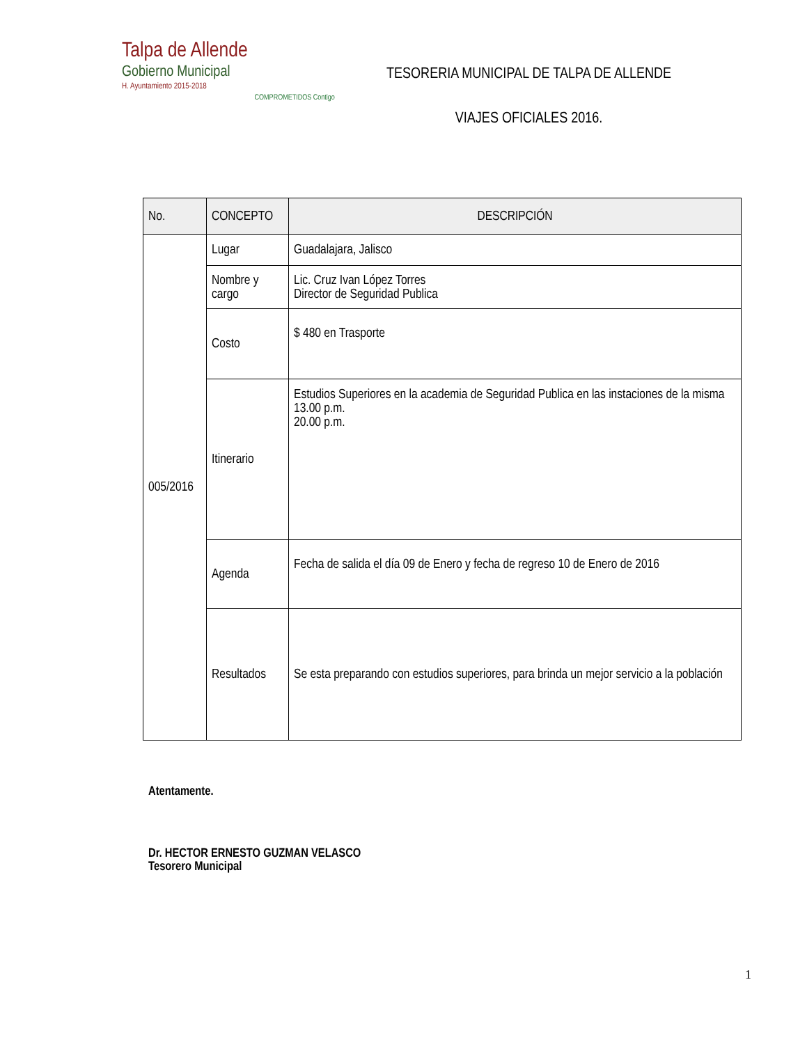Talpa de Allende
Gobierno Municipal
H. Ayuntamiento 2015-2018
COMPROMETIDOS Contigo
TESORERIA MUNICIPAL DE TALPA DE ALLENDE
VIAJES OFICIALES 2016.
| No. | CONCEPTO | DESCRIPCIÓN |
| --- | --- | --- |
| 005/2016 | Lugar | Guadalajara, Jalisco |
| | Nombre y cargo | Lic. Cruz Ivan López Torres Director de Seguridad Publica |
| | Costo | $ 480 en Trasporte |
| | Itinerario | Estudios Superiores en la academia de Seguridad Publica en las instaciones de la misma 13.00 p.m. 20.00 p.m. |
| | Agenda | Fecha de salida el día 09 de Enero y fecha de regreso 10 de Enero de 2016 |
| | Resultados | Se esta preparando con estudios superiores, para brinda un mejor servicio a la población |
Atentamente.
Dr. HECTOR ERNESTO GUZMAN VELASCO
Tesorero Municipal
1